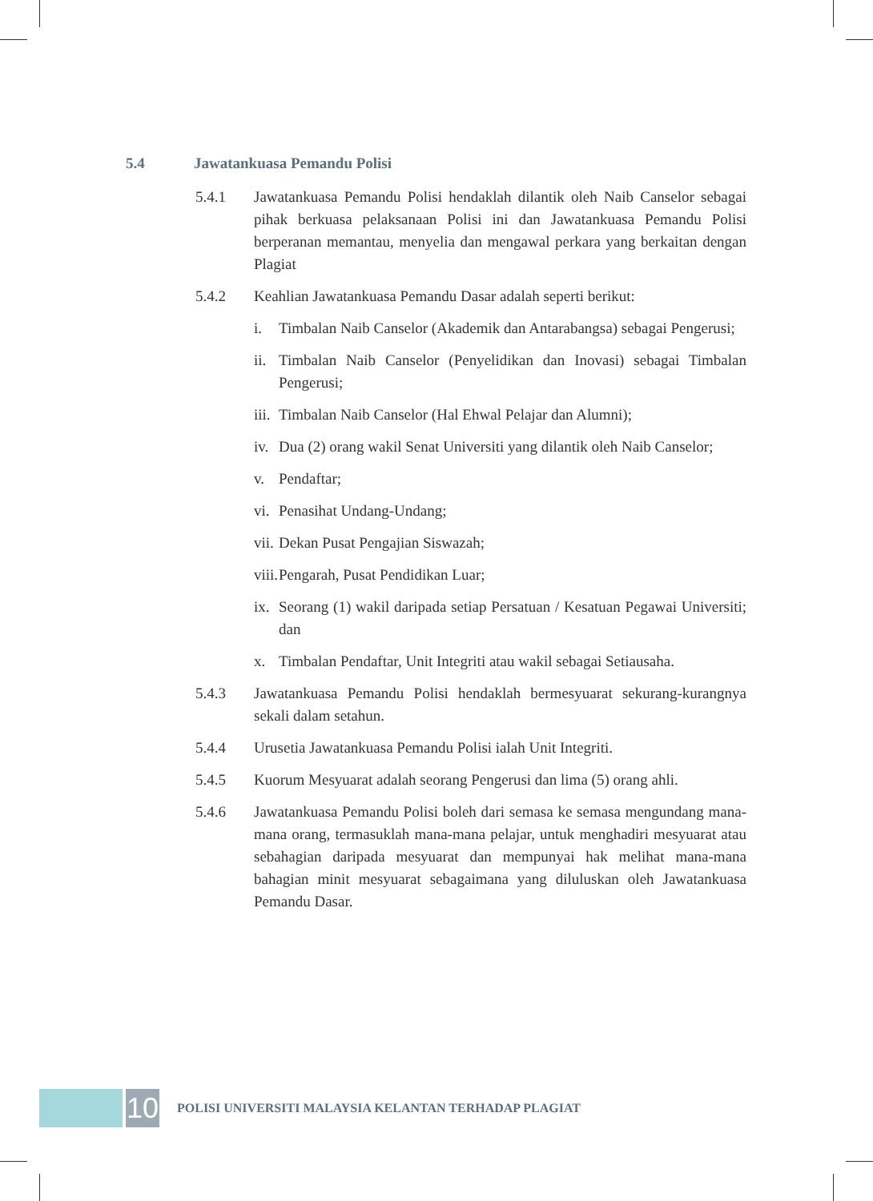5.4 Jawatankuasa Pemandu Polisi
5.4.1 Jawatankuasa Pemandu Polisi hendaklah dilantik oleh Naib Canselor sebagai pihak berkuasa pelaksanaan Polisi ini dan Jawatankuasa Pemandu Polisi berperanan memantau, menyelia dan mengawal perkara yang berkaitan dengan Plagiat
5.4.2 Keahlian Jawatankuasa Pemandu Dasar adalah seperti berikut:
i. Timbalan Naib Canselor (Akademik dan Antarabangsa) sebagai Pengerusi;
ii. Timbalan Naib Canselor (Penyelidikan dan Inovasi) sebagai Timbalan Pengerusi;
iii. Timbalan Naib Canselor (Hal Ehwal Pelajar dan Alumni);
iv. Dua (2) orang wakil Senat Universiti yang dilantik oleh Naib Canselor;
v. Pendaftar;
vi. Penasihat Undang-Undang;
vii. Dekan Pusat Pengajian Siswazah;
viii. Pengarah, Pusat Pendidikan Luar;
ix. Seorang (1) wakil daripada setiap Persatuan / Kesatuan Pegawai Universiti; dan
x. Timbalan Pendaftar, Unit Integriti atau wakil sebagai Setiausaha.
5.4.3 Jawatankuasa Pemandu Polisi hendaklah bermesyuarat sekurang-kurangnya sekali dalam setahun.
5.4.4 Urusetia Jawatankuasa Pemandu Polisi ialah Unit Integriti.
5.4.5 Kuorum Mesyuarat adalah seorang Pengerusi dan lima (5) orang ahli.
5.4.6 Jawatankuasa Pemandu Polisi boleh dari semasa ke semasa mengundang mana-mana orang, termasuklah mana-mana pelajar, untuk menghadiri mesyuarat atau sebahagian daripada mesyuarat dan mempunyai hak melihat mana-mana bahagian minit mesyuarat sebagaimana yang diluluskan oleh Jawatankuasa Pemandu Dasar.
10
POLISI UNIVERSITI MALAYSIA KELANTAN TERHADAP PLAGIAT